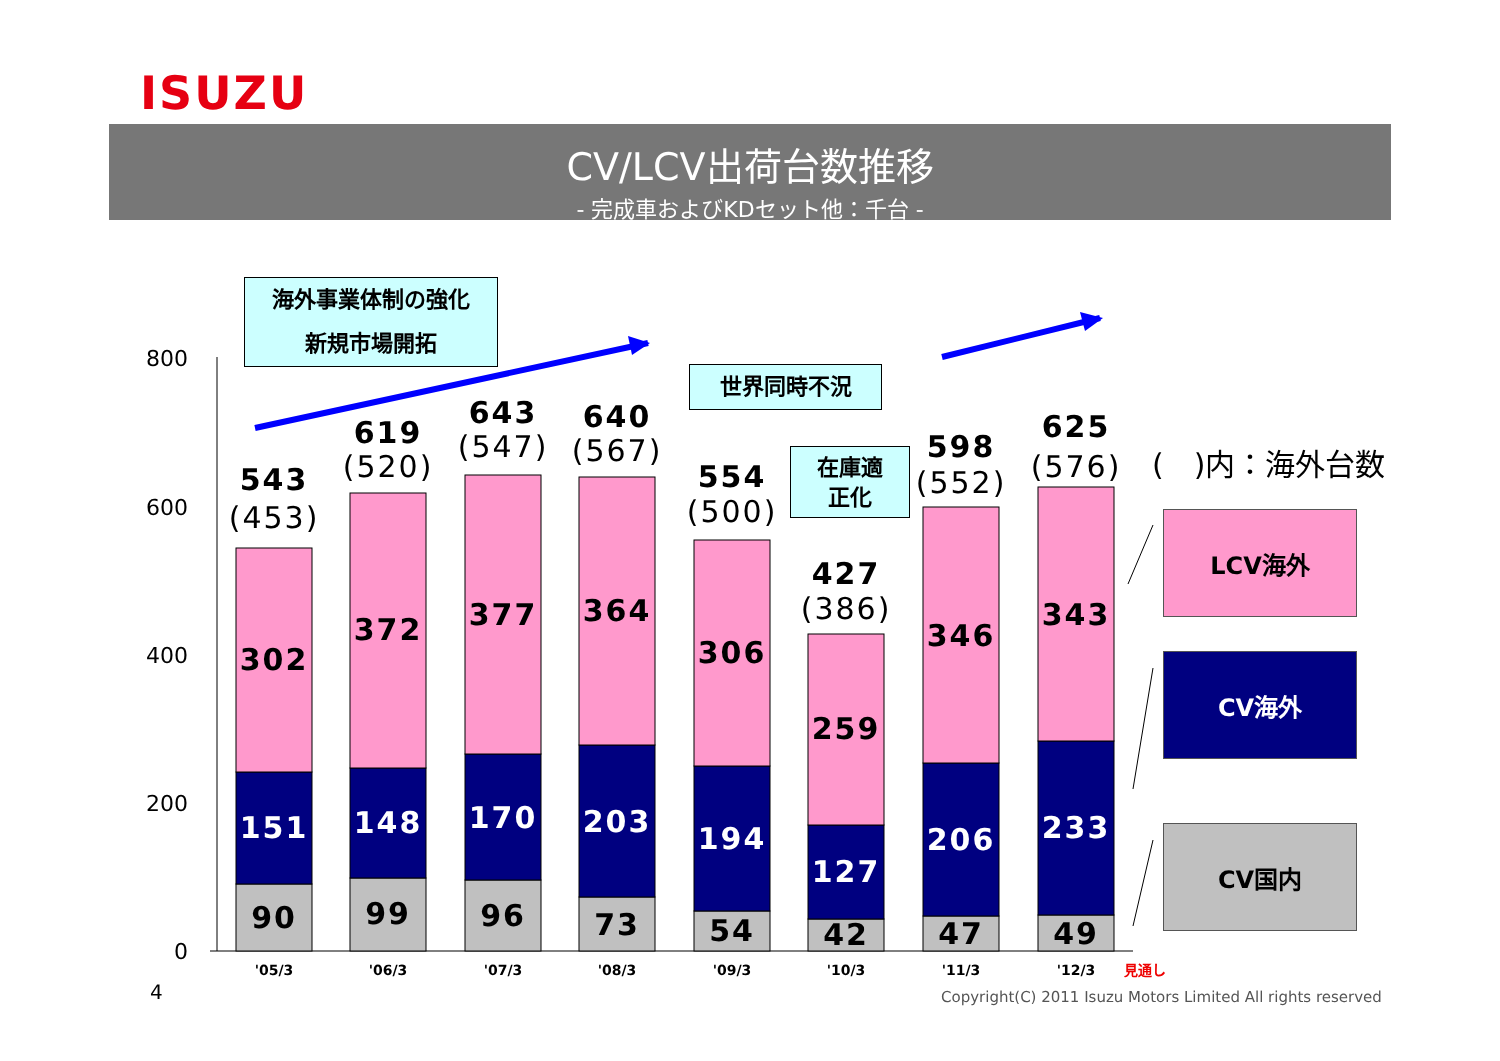ISUZU
CV/LCV出荷台数推移
- 完成車およびKDセット他：千台 -
海外事業体制の強化
新規市場開拓
世界同時不況
在庫適
正化
(　)内：海外台数
800
600
400
200
0
90
151
302
543
(453)
99
148
372
619
(520)
96
170
377
643
(547)
73
203
364
640
(567)
54
194
306
554
(500)
42
127
259
427
(386)
47
206
346
598
(552)
49
233
343
625
(576)
'05/3
'06/3
'07/3
'08/3
'09/3
'10/3
'11/3
'12/3
見通し
LCV海外
CV海外
CV国内
4
Copyright(C) 2011 Isuzu Motors Limited All rights reserved